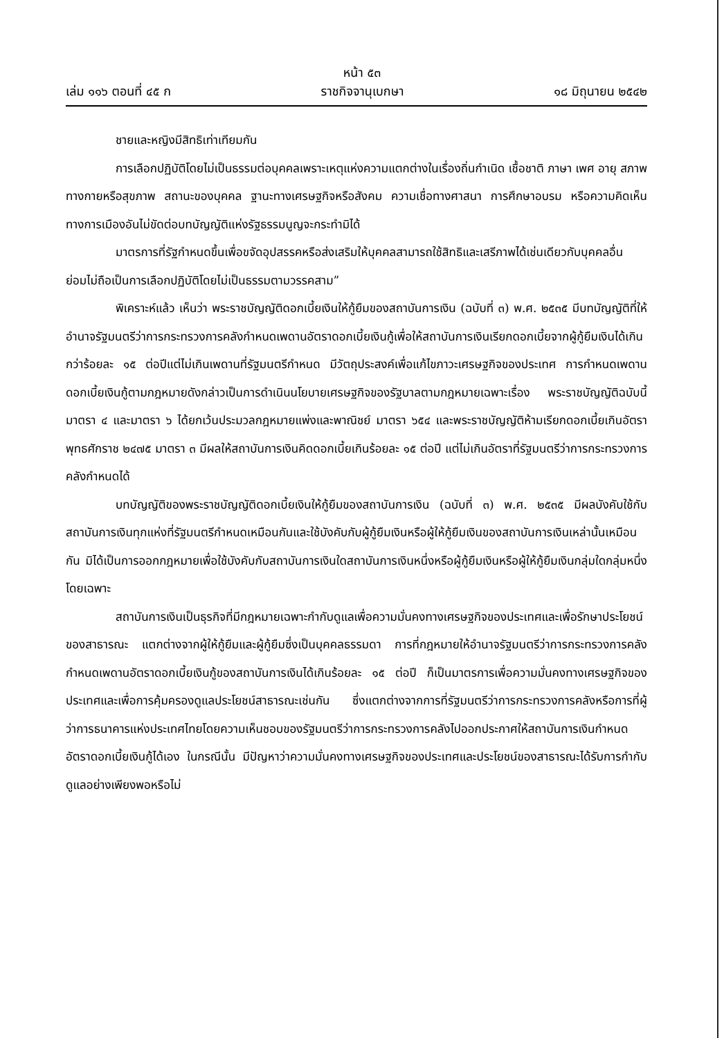หน้า ๕๓
เล่ม ๑๑๖ ตอนที่ ๔๕ ก ราชกิจจานุเบกษา ๑๘ มิถุนายน ๒๕๔๒
ชายและหญิงมีสิทธิเท่าเทียมกัน
การเลือกปฏิบัติโดยไม่เป็นธรรมต่อบุคคลเพราะเหตุแห่งความแตกต่างในเรื่องถิ่นกำเนิด เชื้อชาติ ภาษา เพศ อายุ สภาพทางกายหรือสุขภาพ สถานะของบุคคล ฐานะทางเศรษฐกิจหรือสังคม ความเชื่อทางศาสนา การศึกษาอบรม หรือความคิดเห็นทางการเมืองอันไม่ขัดต่อบทบัญญัติแห่งรัฐธรรมนูญจะกระทำมิได้
มาตรการที่รัฐกำหนดขึ้นเพื่อขจัดอุปสรรคหรือส่งเสริมให้บุคคลสามารถใช้สิทธิและเสรีภาพได้เช่นเดียวกับบุคคลอื่น ย่อมไม่ถือเป็นการเลือกปฏิบัติโดยไม่เป็นธรรมตามวรรคสาม”
พิเคราะห์แล้ว เห็นว่า พระราชบัญญัติดอกเบี้ยเงินให้กู้ยืมของสถาบันการเงิน (ฉบับที่ ๓) พ.ศ. ๒๕๓๕ มีบทบัญญัติที่ให้อำนาจรัฐมนตรีว่าการกระทรวงการคลังกำหนดเพดานอัตราดอกเบี้ยเงินกู้เพื่อให้สถาบันการเงินเรียกดอกเบี้ยจากผู้กู้ยืมเงินได้เกินกว่าร้อยละ ๑๕ ต่อปีแต่ไม่เกินเพดานที่รัฐมนตรีกำหนด มีวัตถุประสงค์เพื่อแก้ไขภาวะเศรษฐกิจของประเทศ การกำหนดเพดานดอกเบี้ยเงินกู้ตามกฎหมายดังกล่าวเป็นการดำเนินนโยบายเศรษฐกิจของรัฐบาลตามกฎหมายเฉพาะเรื่อง พระราชบัญญัติฉบับนี้ มาตรา ๔ และมาตรา ๖ ได้ยกเว้นประมวลกฎหมายแพ่งและพาณิชย์ มาตรา ๖๕๔ และพระราชบัญญัติห้ามเรียกดอกเบี้ยเกินอัตรา พุทธศักราช ๒๔๗๕ มาตรา ๓ มีผลให้สถาบันการเงินคิดดอกเบี้ยเกินร้อยละ ๑๕ ต่อปี แต่ไม่เกินอัตราที่รัฐมนตรีว่าการกระทรวงการคลังกำหนดได้
บทบัญญัติของพระราชบัญญัติดอกเบี้ยเงินให้กู้ยืมของสถาบันการเงิน (ฉบับที่ ๓) พ.ศ. ๒๕๓๕ มีผลบังคับใช้กับสถาบันการเงินทุกแห่งที่รัฐมนตรีกำหนดเหมือนกันและใช้บังคับกับผู้กู้ยืมเงินหรือผู้ให้กู้ยืมเงินของสถาบันการเงินเหล่านั้นเหมือนกัน มิได้เป็นการออกกฎหมายเพื่อใช้บังคับกับสถาบันการเงินใดสถาบันการเงินหนึ่งหรือผู้กู้ยืมเงินหรือผู้ให้กู้ยืมเงินกลุ่มใดกลุ่มหนึ่งโดยเฉพาะ
สถาบันการเงินเป็นธุรกิจที่มีกฎหมายเฉพาะกำกับดูแลเพื่อความมั่นคงทางเศรษฐกิจของประเทศและเพื่อรักษาประโยชน์ของสาธารณะ แตกต่างจากผู้ให้กู้ยืมและผู้กู้ยืมซึ่งเป็นบุคคลธรรมดา การที่กฎหมายให้อำนาจรัฐมนตรีว่าการกระทรวงการคลังกำหนดเพดานอัตราดอกเบี้ยเงินกู้ของสถาบันการเงินได้เกินร้อยละ ๑๕ ต่อปี ก็เป็นมาตรการเพื่อความมั่นคงทางเศรษฐกิจของประเทศและเพื่อการคุ้มครองดูแลประโยชน์สาธารณะเช่นกัน ซึ่งแตกต่างจากการที่รัฐมนตรีว่าการกระทรวงการคลังหรือการที่ผู้ว่าการธนาคารแห่งประเทศไทยโดยความเห็นชอบของรัฐมนตรีว่าการกระทรวงการคลังไปออกประกาศให้สถาบันการเงินกำหนดอัตราดอกเบี้ยเงินกู้ได้เอง ในกรณีนั้น มีปัญหาว่าความมั่นคงทางเศรษฐกิจของประเทศและประโยชน์ของสาธารณะได้รับการกำกับดูแลอย่างเพียงพอหรือไม่